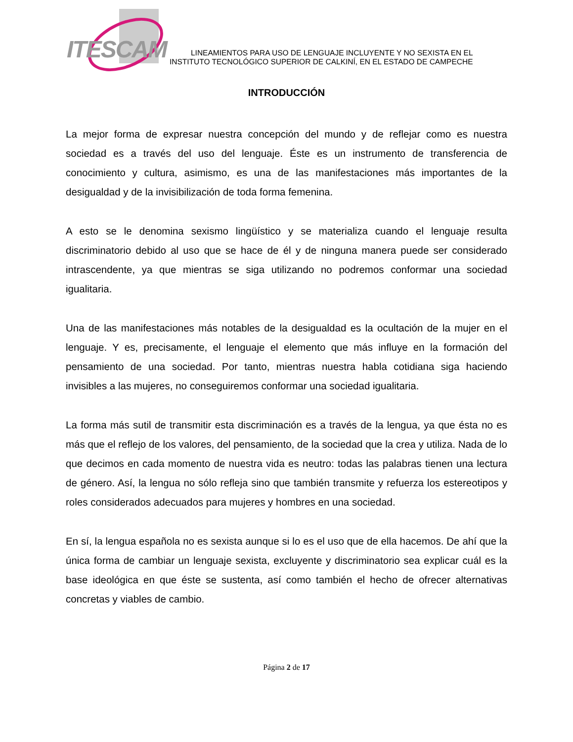ITESCAM
LINEAMIENTOS PARA USO DE LENGUAJE INCLUYENTE Y NO SEXISTA EN EL
INSTITUTO TECNOLÓGICO SUPERIOR DE CALKINÍ, EN EL ESTADO DE CAMPECHE
INTRODUCCIÓN
La mejor forma de expresar nuestra concepción del mundo y de reflejar como es nuestra sociedad es a través del uso del lenguaje. Éste es un instrumento de transferencia de conocimiento y cultura, asimismo, es una de las manifestaciones más importantes de la desigualdad y de la invisibilización de toda forma femenina.
A esto se le denomina sexismo lingüístico y se materializa cuando el lenguaje resulta discriminatorio debido al uso que se hace de él y de ninguna manera puede ser considerado intrascendente, ya que mientras se siga utilizando no podremos conformar una sociedad igualitaria.
Una de las manifestaciones más notables de la desigualdad es la ocultación de la mujer en el lenguaje. Y es, precisamente, el lenguaje el elemento que más influye en la formación del pensamiento de una sociedad. Por tanto, mientras nuestra habla cotidiana siga haciendo invisibles a las mujeres, no conseguiremos conformar una sociedad igualitaria.
La forma más sutil de transmitir esta discriminación es a través de la lengua, ya que ésta no es más que el reflejo de los valores, del pensamiento, de la sociedad que la crea y utiliza. Nada de lo que decimos en cada momento de nuestra vida es neutro: todas las palabras tienen una lectura de género. Así, la lengua no sólo refleja sino que también transmite y refuerza los estereotipos y roles considerados adecuados para mujeres y hombres en una sociedad.
En sí, la lengua española no es sexista aunque si lo es el uso que de ella hacemos. De ahí que la única forma de cambiar un lenguaje sexista, excluyente y discriminatorio sea explicar cuál es la base ideológica en que éste se sustenta, así como también el hecho de ofrecer alternativas concretas y viables de cambio.
Página 2 de 17